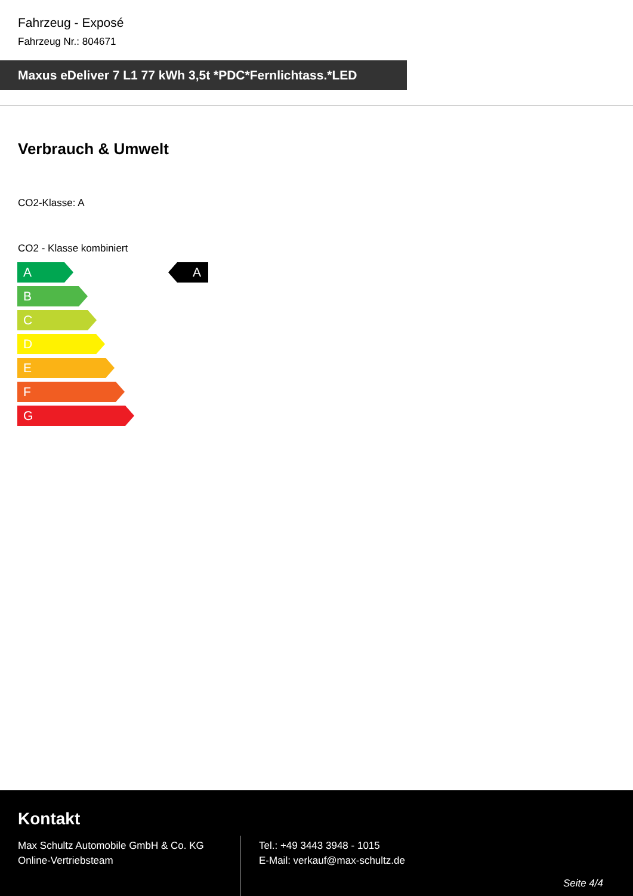Fahrzeug - Exposé
Fahrzeug Nr.: 804671
Maxus eDeliver 7 L1 77 kWh 3,5t *PDC*Fernlichtass.*LED
Verbrauch & Umwelt
CO2-Klasse: A
CO2 - Klasse kombiniert
A A
B
C
D
E
F
G
Kontakt
Max Schultz Automobile GmbH & Co. KG
Online-Vertriebsteam
Tel.: +49 3443 3948 - 1015
E-Mail: verkauf@max-schultz.de
Seite 4/4